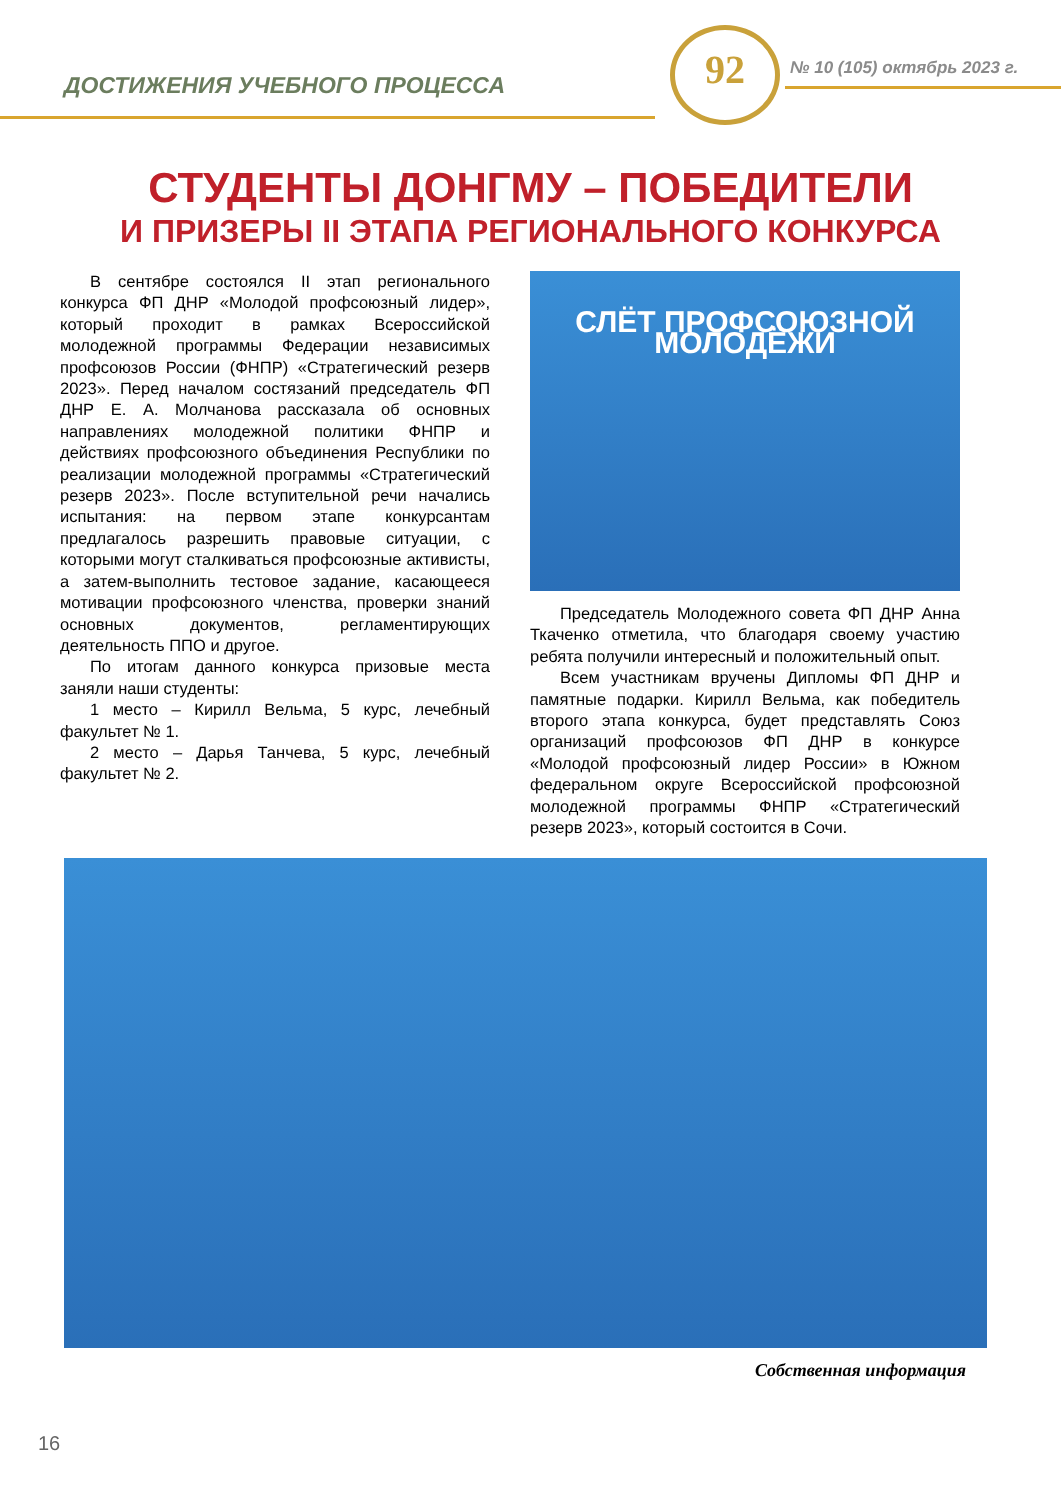ДОСТИЖЕНИЯ УЧЕБНОГО ПРОЦЕССА
92 № 10 (105) октябрь 2023 г.
СТУДЕНТЫ ДОНГМУ – ПОБЕДИТЕЛИ
И ПРИЗЕРЫ II ЭТАПА РЕГИОНАЛЬНОГО КОНКУРСА
В сентябре состоялся II этап регионального конкурса ФП ДНР «Молодой профсоюзный лидер», который проходит в рамках Всероссийской молодежной программы Федерации независимых профсоюзов России (ФНПР) «Стратегический резерв 2023». Перед началом состязаний председатель ФП ДНР Е. А. Молчанова рассказала об основных направлениях молодежной политики ФНПР и действиях профсоюзного объединения Республики по реализации молодежной программы «Стратегический резерв 2023». После вступительной речи начались испытания: на первом этапе конкурсантам предлагалось разрешить правовые ситуации, с которыми могут сталкиваться профсоюзные активисты, а затем-выполнить тестовое задание, касающееся мотивации профсоюзного членства, проверки знаний основных документов, регламентирующих деятельность ППО и другое.
По итогам данного конкурса призовые места заняли наши студенты:
1 место – Кирилл Вельма, 5 курс, лечебный факультет № 1.
2 место – Дарья Танчева, 5 курс, лечебный факультет № 2.
СЛЁТ ПРОФСОЮЗНОЙ МОЛОДЁЖИ
Председатель Молодежного совета ФП ДНР Анна Ткаченко отметила, что благодаря своему участию ребята получили интересный и положительный опыт.
Всем участникам вручены Дипломы ФП ДНР и памятные подарки. Кирилл Вельма, как победитель второго этапа конкурса, будет представлять Союз организаций профсоюзов ФП ДНР в конкурсе «Молодой профсоюзный лидер России» в Южном федеральном округе Всероссийской профсоюзной молодежной программы ФНПР «Стратегический резерв 2023», который состоится в Сочи.
Собственная информация
16